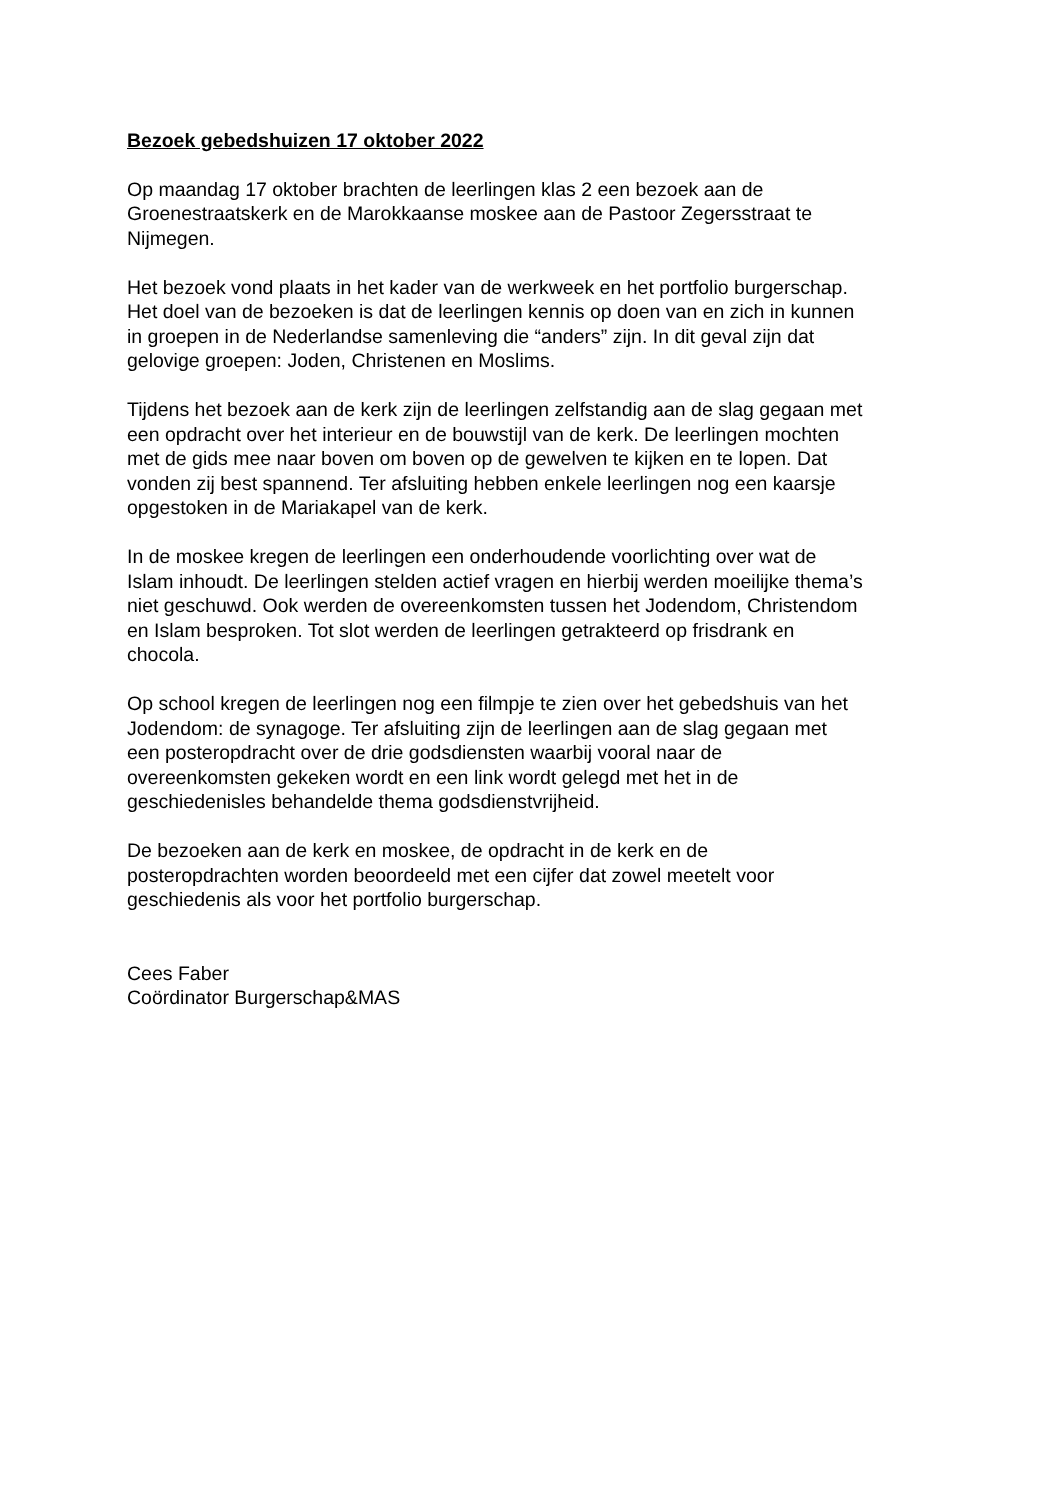Bezoek gebedshuizen 17 oktober 2022
Op maandag 17 oktober brachten de leerlingen klas 2 een bezoek aan de
Groenestraatskerk en de Marokkaanse moskee aan de Pastoor Zegersstraat te
Nijmegen.
Het bezoek vond plaats in het kader van de werkweek en het portfolio burgerschap.
Het doel van de bezoeken is dat de leerlingen kennis op doen van en zich in kunnen
in groepen in de Nederlandse samenleving die “anders” zijn. In dit geval zijn dat
gelovige groepen: Joden, Christenen en Moslims.
Tijdens het bezoek aan de kerk zijn de leerlingen zelfstandig aan de slag gegaan met
een opdracht over het interieur en de bouwstijl van de kerk. De leerlingen mochten
met de gids mee naar boven om boven op de gewelven te kijken en te lopen. Dat
vonden zij best spannend. Ter afsluiting hebben enkele leerlingen nog een kaarsje
opgestoken in de Mariakapel van de kerk.
In de moskee kregen de leerlingen een onderhoudende voorlichting over wat de
Islam inhoudt. De leerlingen stelden actief vragen en hierbij werden moeilijke thema’s
niet geschuwd. Ook werden de overeenkomsten tussen het Jodendom, Christendom
en Islam besproken. Tot slot werden de leerlingen getrakteerd op frisdrank en
chocola.
Op school kregen de leerlingen nog een filmpje te zien over het gebedshuis van het
Jodendom: de synagoge. Ter afsluiting zijn de leerlingen aan de slag gegaan met
een posteropdracht over de drie godsdiensten waarbij vooral naar de
overeenkomsten gekeken wordt en een link wordt gelegd met het in de
geschiedenisles behandelde thema godsdienstvrijheid.
De bezoeken aan de kerk en moskee, de opdracht in de kerk en de
posteropdrachten worden beoordeeld met een cijfer dat zowel meetelt voor
geschiedenis als voor het portfolio burgerschap.
Cees Faber
Coördinator Burgerschap&MAS